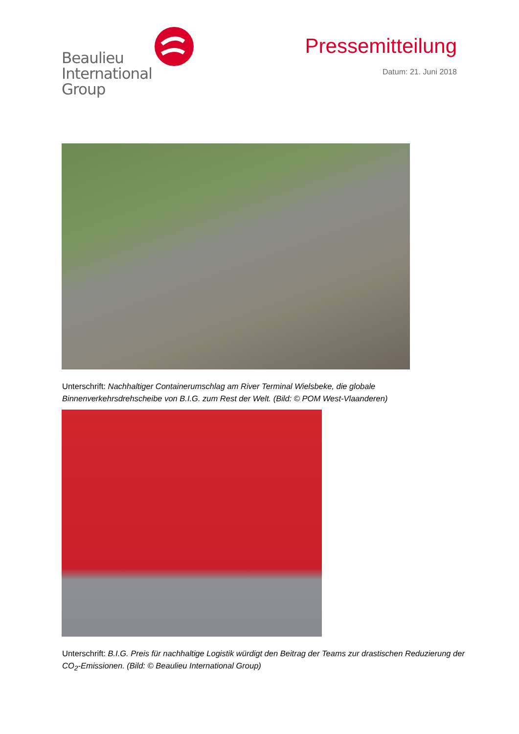Beaulieu
International
Group
Pressemitteilung
Datum: 21. Juni 2018
Unterschrift: Nachhaltiger Containerumschlag am River Terminal Wielsbeke, die globale Binnenverkehrsdrehscheibe von B.I.G. zum Rest der Welt. (Bild: © POM West-Vlaanderen)
Unterschrift: B.I.G. Preis für nachhaltige Logistik würdigt den Beitrag der Teams zur drastischen Reduzierung der CO<sub>2</sub>-Emissionen. (Bild: © Beaulieu International Group)